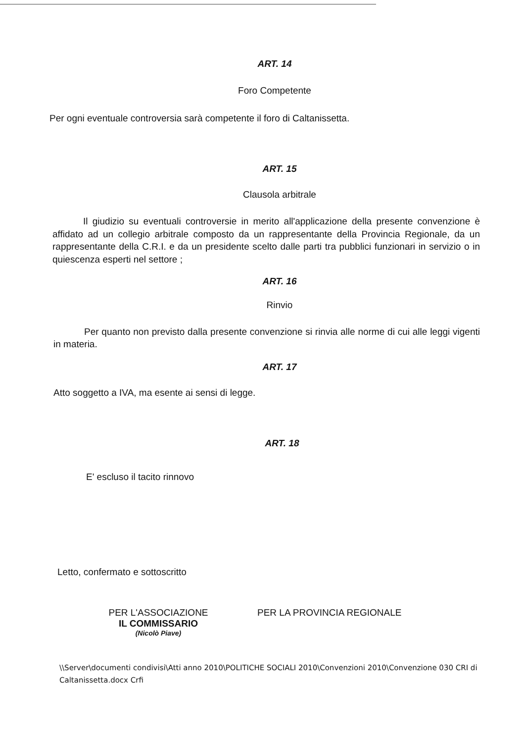ART. 14
Foro Competente
Per ogni eventuale controversia sarà competente il foro di Caltanissetta.
ART. 15
Clausola arbitrale
Il giudizio su eventuali controversie in merito all'applicazione della presente convenzione è affidato ad un collegio arbitrale composto da un rappresentante della Provincia Regionale, da un rappresentante della C.R.I. e da un presidente scelto dalle parti tra pubblici funzionari in servizio o in quiescenza esperti nel settore ;
ART. 16
Rinvio
Per quanto non previsto dalla presente convenzione si rinvia alle norme di cui alle leggi vigenti in materia.
ART. 17
Atto soggetto a IVA, ma esente ai sensi di legge.
ART. 18
E' escluso il tacito rinnovo
Letto, confermato e sottoscritto
PER L'ASSOCIAZIONE
IL COMMISSARIO
(Nicolò Piave)
PER LA PROVINCIA REGIONALE
\\Server\documenti condivisi\Atti anno 2010\POLITICHE SOCIALI 2010\Convenzioni 2010\Convenzione 030 CRI di Caltanissetta.docx Crfi